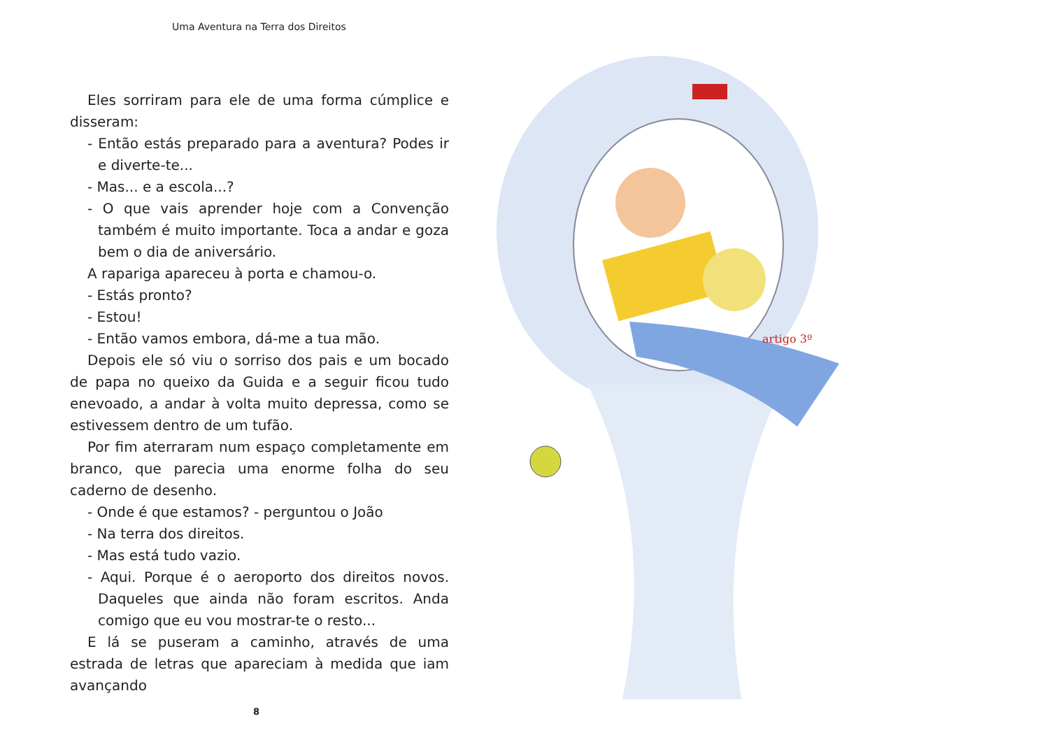Uma Aventura na Terra dos Direitos
Eles sorriram para ele de uma forma cúmplice e disseram:
- Então estás preparado para a aventura? Podes ir e diverte-te...
- Mas... e a escola...?
- O que vais aprender hoje com a Convenção também é muito importante. Toca a andar e goza bem o dia de aniversário.
A rapariga apareceu à porta e chamou-o.
- Estás pronto?
- Estou!
- Então vamos embora, dá-me a tua mão.
Depois ele só viu o sorriso dos pais e um bocado de papa no queixo da Guida e a seguir ficou tudo enevoado, a andar à volta muito depressa, como se estivessem dentro de um tufão.
Por fim aterraram num espaço completamente em branco, que parecia uma enorme folha do seu caderno de desenho.
- Onde é que estamos? - perguntou o João
- Na terra dos direitos.
- Mas está tudo vazio.
- Aqui. Porque é o aeroporto dos direitos novos. Daqueles que ainda não foram escritos. Anda comigo que eu vou mostrar-te o resto...
E lá se puseram a caminho, através de uma estrada de letras que apareciam à medida que iam avançando
8
artigo 3º